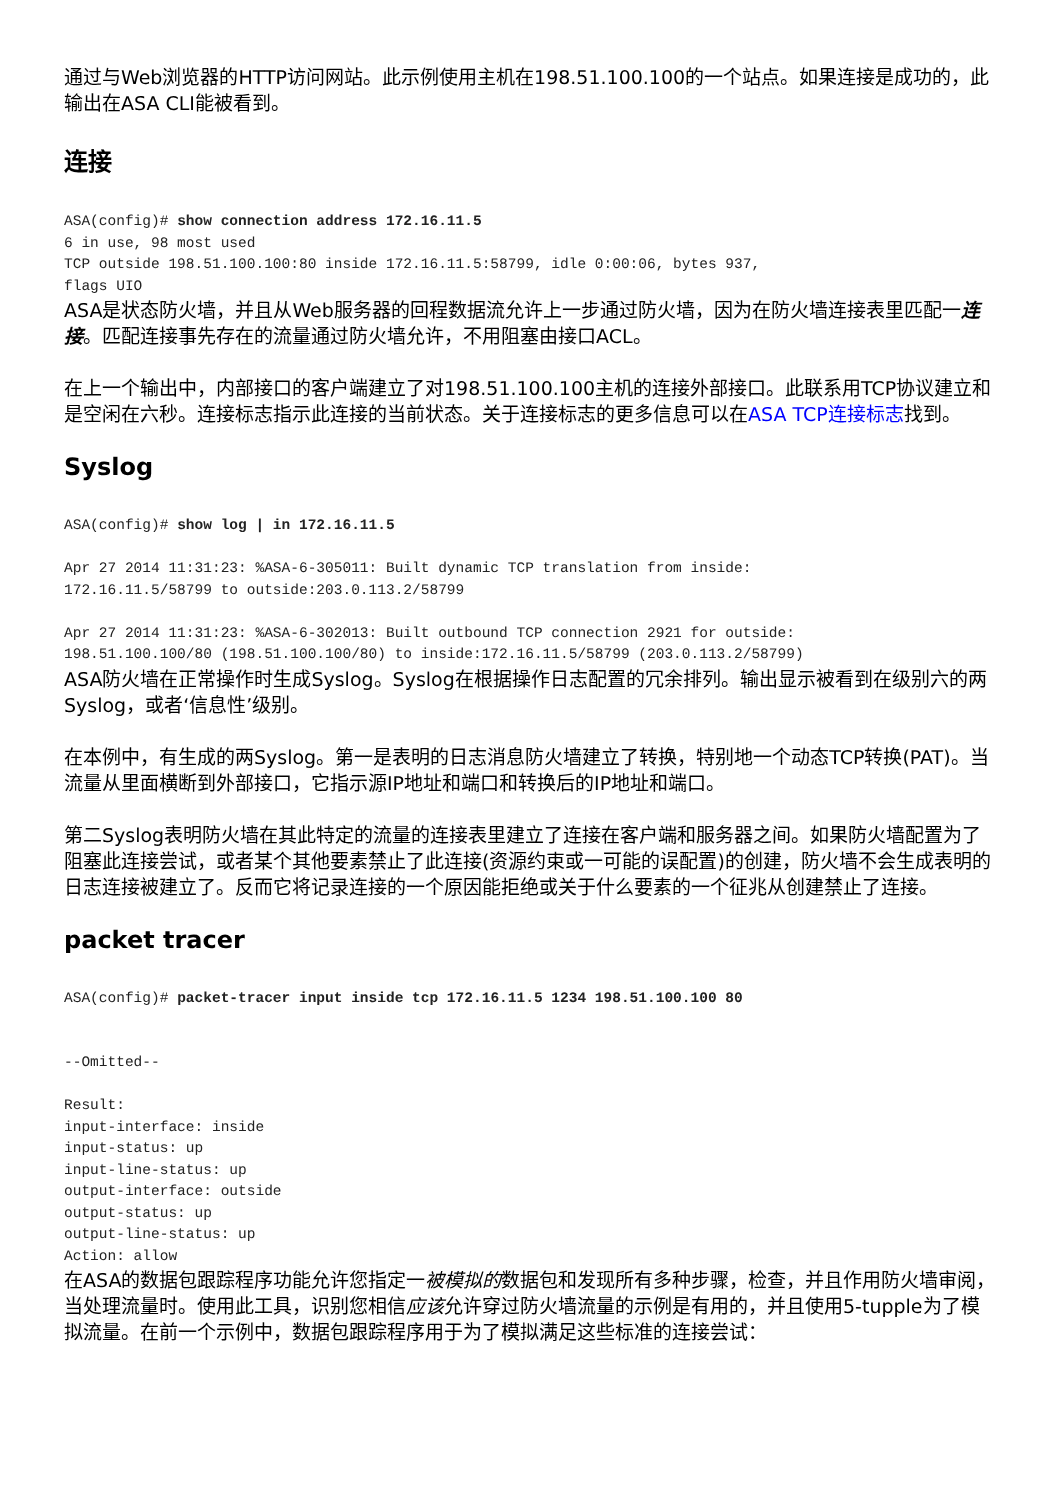通过与Web浏览器的HTTP访问网站。此示例使用主机在198.51.100.100的一个站点。如果连接是成功的，此输出在ASA CLI能被看到。
连接
ASA(config)# show connection address 172.16.11.5
6 in use, 98 most used
TCP outside 198.51.100.100:80 inside 172.16.11.5:58799, idle 0:00:06, bytes 937,
flags UIO
ASA是状态防火墙，并且从Web服务器的回程数据流允许上一步通过防火墙，因为在防火墙连接表里匹配一连接。匹配连接事先存在的流量通过防火墙允许，不用阻塞由接口ACL。
在上一个输出中，内部接口的客户端建立了对198.51.100.100主机的连接外部接口。此联系用TCP协议建立和是空闲在六秒。连接标志指示此连接的当前状态。关于连接标志的更多信息可以在ASA TCP连接标志找到。
Syslog
ASA(config)# show log | in 172.16.11.5

Apr 27 2014 11:31:23: %ASA-6-305011: Built dynamic TCP translation from inside:
172.16.11.5/58799 to outside:203.0.113.2/58799

Apr 27 2014 11:31:23: %ASA-6-302013: Built outbound TCP connection 2921 for outside:
198.51.100.100/80 (198.51.100.100/80) to inside:172.16.11.5/58799 (203.0.113.2/58799)
ASA防火墙在正常操作时生成Syslog。Syslog在根据操作日志配置的冗余排列。输出显示被看到在级别六的两Syslog，或者‘信息性’级别。
在本例中，有生成的两Syslog。第一是表明的日志消息防火墙建立了转换，特别地一个动态TCP转换(PAT)。当流量从里面横断到外部接口，它指示源IP地址和端口和转换后的IP地址和端口。
第二Syslog表明防火墙在其此特定的流量的连接表里建立了连接在客户端和服务器之间。如果防火墙配置为了阻塞此连接尝试，或者某个其他要素禁止了此连接(资源约束或一可能的误配置)的创建，防火墙不会生成表明的日志连接被建立了。反而它将记录连接的一个原因能拒绝或关于什么要素的一个征兆从创建禁止了连接。
packet tracer
ASA(config)# packet-tracer input inside tcp 172.16.11.5 1234 198.51.100.100 80


--Omitted--

Result:
input-interface: inside
input-status: up
input-line-status: up
output-interface: outside
output-status: up
output-line-status: up
Action: allow
在ASA的数据包跟踪程序功能允许您指定一被模拟的数据包和发现所有多种步骤，检查，并且作用防火墙审阅，当处理流量时。使用此工具，识别您相信应该允许穿过防火墙流量的示例是有用的，并且使用5-tupple为了模拟流量。在前一个示例中，数据包跟踪程序用于为了模拟满足这些标准的连接尝试：